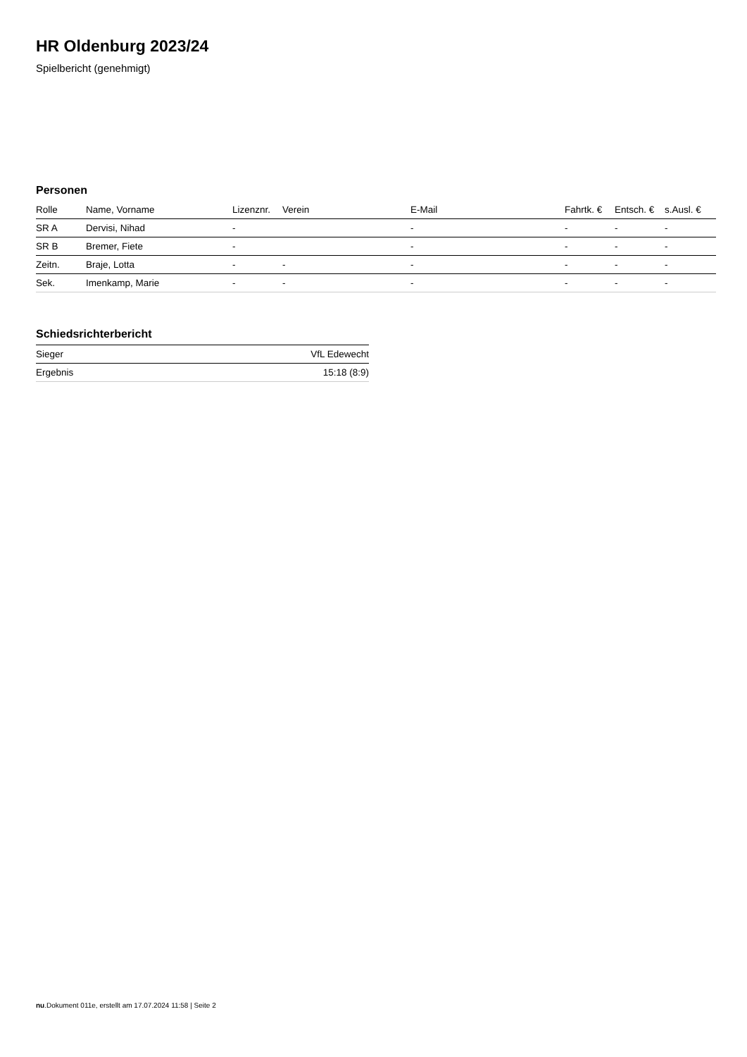HR Oldenburg 2023/24
Spielbericht (genehmigt)
Personen
| Rolle | Name, Vorname | Lizenznr. | Verein | E-Mail | Fahrtk. € | Entsch. € | s.Ausl. € |
| --- | --- | --- | --- | --- | --- | --- | --- |
| SR A | Dervisi, Nihad | - | | - | - | - | - |
| SR B | Bremer, Fiete | - | | - | - | - | - |
| Zeitn. | Braje, Lotta | - | - | - | - | - | - |
| Sek. | Imenkamp, Marie | - | - | - | - | - | - |
Schiedsrichterbericht
| Sieger | VfL Edewecht |
| Ergebnis | 15:18 (8:9) |
nu.Dokument 011e, erstellt am 17.07.2024 11:58 | Seite 2